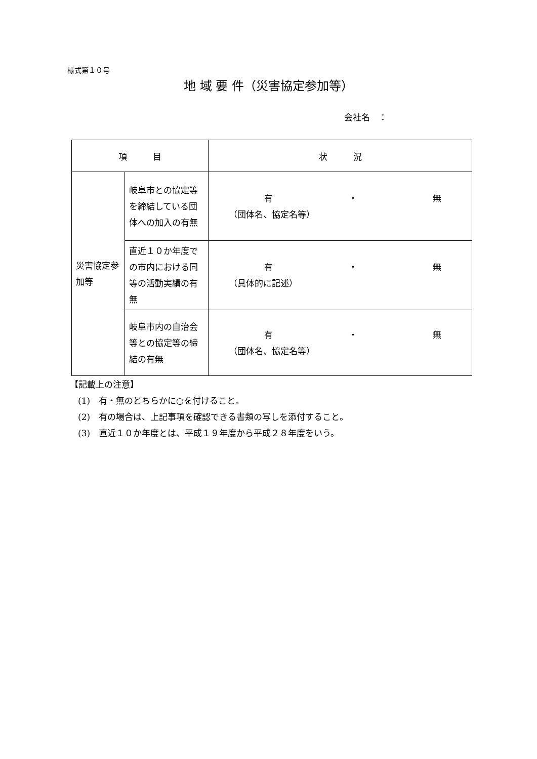様式第１０号
地 域 要 件（災害協定参加等）
会社名　：
| 項 目 | | 状 況 |
| --- | --- | --- |
| 災害協定参加等 | 岐阜市との協定等を締結している団体への加入の有無 | 有 ・ 無 （団体名、協定名等） |
| | 直近１０か年度での市内における同等の活動実績の有無 | 有 ・ 無 （具体的に記述） |
| | 岐阜市内の自治会等との協定等の締結の有無 | 有 ・ 無 （団体名、協定名等） |
【記載上の注意】
(1)　有・無のどちらかに○を付けること。
(2)　有の場合は、上記事項を確認できる書類の写しを添付すること。
(3)　直近１０か年度とは、平成１９年度から平成２８年度をいう。